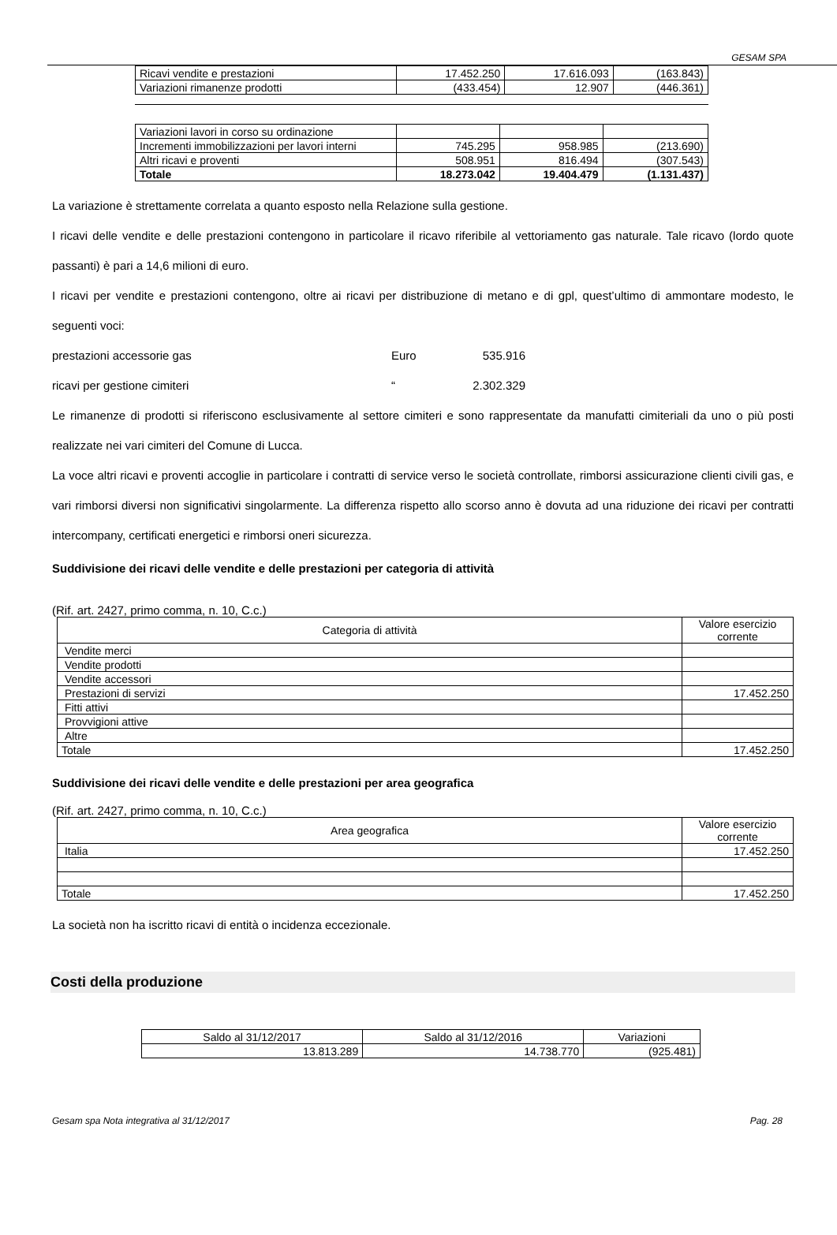GESAM SPA
| Ricavi vendite e prestazioni | 17.452.250 | 17.616.093 | (163.843) |
| Variazioni rimanenze prodotti | (433.454) | 12.907 | (446.361) |
| Variazioni lavori in corso su ordinazione | | | |
| Incrementi immobilizzazioni per lavori interni | 745.295 | 958.985 | (213.690) |
| Altri ricavi e proventi | 508.951 | 816.494 | (307.543) |
| Totale | 18.273.042 | 19.404.479 | (1.131.437) |
La variazione è strettamente correlata a quanto esposto nella Relazione sulla gestione.
I ricavi delle vendite e delle prestazioni contengono in particolare il ricavo riferibile al vettoriamento gas naturale. Tale ricavo (lordo quote passanti) è pari a 14,6 milioni di euro.
I ricavi per vendite e prestazioni contengono, oltre ai ricavi per distribuzione di metano e di gpl, quest’ultimo di ammontare modesto, le seguenti voci:
prestazioni accessorie gas Euro 535.916
ricavi per gestione cimiteri “2.302.329
Le rimanenze di prodotti si riferiscono esclusivamente al settore cimiteri e sono rappresentate da manufatti cimiteriali da uno o più posti realizzate nei vari cimiteri del Comune di Lucca.
La voce altri ricavi e proventi accoglie in particolare i contratti di service verso le società controllate, rimborsi assicurazione clienti civili gas, e vari rimborsi diversi non significativi singolarmente. La differenza rispetto allo scorso anno è dovuta ad una riduzione dei ricavi per contratti intercompany, certificati energetici e rimborsi oneri sicurezza.
Suddivisione dei ricavi delle vendite e delle prestazioni per categoria di attività
(Rif. art. 2427, primo comma, n. 10, C.c.)
| Categoria di attività | Valore esercizio corrente |
| --- | --- |
| Vendite merci | |
| Vendite prodotti | |
| Vendite accessori | |
| Prestazioni di servizi | 17.452.250 |
| Fitti attivi | |
| Provvigioni attive | |
| Altre | |
| Totale | 17.452.250 |
Suddivisione dei ricavi delle vendite e delle prestazioni per area geografica
(Rif. art. 2427, primo comma, n. 10, C.c.)
| Area geografica | Valore esercizio corrente |
| --- | --- |
| Italia | 17.452.250 |
| Totale | 17.452.250 |
La società non ha iscritto ricavi di entità o incidenza eccezionale.
Costi della produzione
| Saldo al 31/12/2017 | Saldo al 31/12/2016 | Variazioni |
| 13.813.289 | 14.738.770 | (925.481) |
Gesam spa Nota integrativa al 31/12/2017 Pag. 28